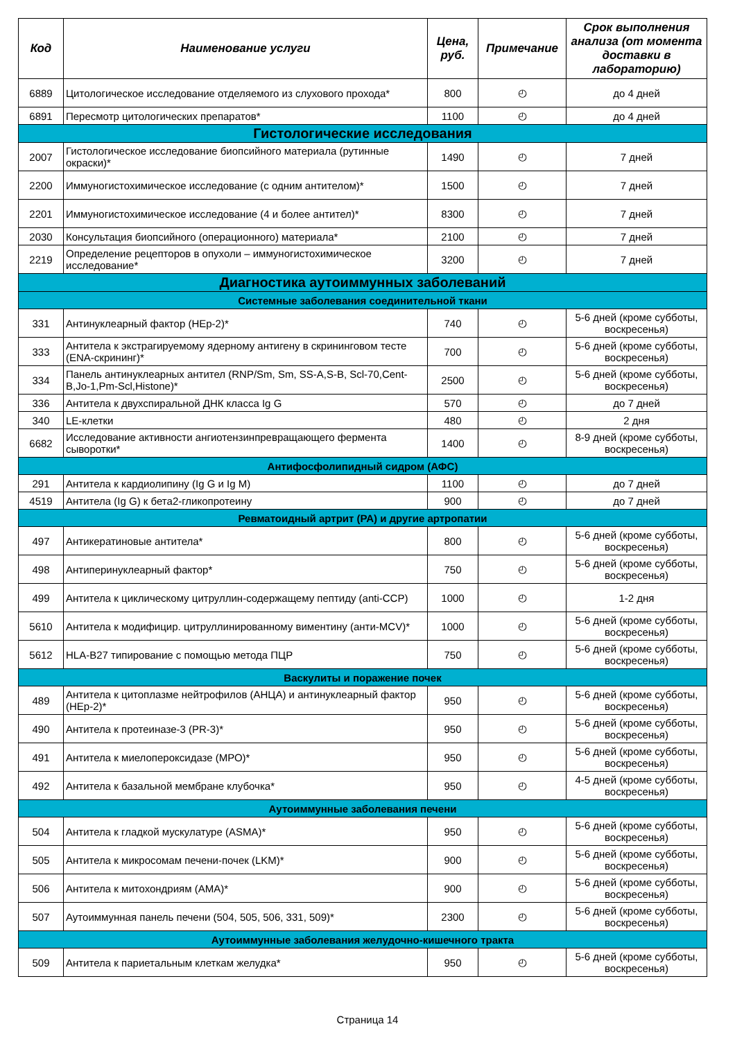| Код | Наименование услуги | Цена, руб. | Примечание | Срок выполнения анализа (от момента доставки в лабораторию) |
| --- | --- | --- | --- | --- |
| 6889 | Цитологическое исследование отделяемого из слухового прохода* | 800 | ◴ | до 4 дней |
| 6891 | Пересмотр цитологических препаратов* | 1100 | ◴ | до 4 дней |
| Гистологические исследования | | | | |
| 2007 | Гистологическое исследование биопсийного материала (рутинные окраски)* | 1490 | ◴ | 7 дней |
| 2200 | Иммуногистохимическое исследование (с одним антителом)* | 1500 | ◴ | 7 дней |
| 2201 | Иммуногистохимическое исследование (4 и более антител)* | 8300 | ◴ | 7 дней |
| 2030 | Консультация биопсийного (операционного) материала* | 2100 | ◴ | 7 дней |
| 2219 | Определение рецепторов в опухоли – иммуногистохимическое исследование* | 3200 | ◴ | 7 дней |
| Диагностика аутоиммунных заболеваний | | | | |
| Системные заболевания соединительной ткани | | | | |
| 331 | Антинуклеарный фактор (HEp-2)* | 740 | ◴ | 5-6 дней (кроме субботы, воскресенья) |
| 333 | Антитела к экстрагируемому ядерному антигену в скрининговом тесте (ENA-скрининг)* | 700 | ◴ | 5-6 дней (кроме субботы, воскресенья) |
| 334 | Панель антинуклеарных антител (RNP/Sm, Sm, SS-A,S-B, Scl-70,Cent-B,Jo-1,Pm-Scl,Histone)* | 2500 | ◴ | 5-6 дней (кроме субботы, воскресенья) |
| 336 | Антитела к двухспиральной ДНК класса Ig G | 570 | ◴ | до 7 дней |
| 340 | LE-клетки | 480 | ◴ | 2 дня |
| 6682 | Исследование активности ангиотензинпревращающего фермента сыворотки* | 1400 | ◴ | 8-9 дней (кроме субботы, воскресенья) |
| Антифосфолипидный сидром (АФС) | | | | |
| 291 | Антитела к кардиолипину (Ig G и Ig M) | 1100 | ◴ | до 7 дней |
| 4519 | Антитела (Ig G) к бета2-гликопротеину | 900 | ◴ | до 7 дней |
| Ревматоидный артрит (РА) и другие артропатии | | | | |
| 497 | Антикератиновые антитела* | 800 | ◴ | 5-6 дней (кроме субботы, воскресенья) |
| 498 | Антиперинуклеарный фактор* | 750 | ◴ | 5-6 дней (кроме субботы, воскресенья) |
| 499 | Антитела к циклическому цитруллин-содержащему пептиду (anti-CCP) | 1000 | ◴ | 1-2 дня |
| 5610 | Антитела к модифицир. цитруллинированному виментину (анти-MCV)* | 1000 | ◴ | 5-6 дней (кроме субботы, воскресенья) |
| 5612 | HLA-B27 типирование с помощью метода ПЦР | 750 | ◴ | 5-6 дней (кроме субботы, воскресенья) |
| Васкулиты и поражение почек | | | | |
| 489 | Антитела к цитоплазме нейтрофилов (АНЦА) и антинуклеарный фактор (HEp-2)* | 950 | ◴ | 5-6 дней (кроме субботы, воскресенья) |
| 490 | Антитела к протеиназе-3 (PR-3)* | 950 | ◴ | 5-6 дней (кроме субботы, воскресенья) |
| 491 | Антитела к миелопероксидазе (МРО)* | 950 | ◴ | 5-6 дней (кроме субботы, воскресенья) |
| 492 | Антитела к базальной мембране клубочка* | 950 | ◴ | 4-5 дней (кроме субботы, воскресенья) |
| Аутоиммунные заболевания печени | | | | |
| 504 | Антитела к гладкой мускулатуре (ASMA)* | 950 | ◴ | 5-6 дней (кроме субботы, воскресенья) |
| 505 | Антитела к микросомам печени-почек (LKM)* | 900 | ◴ | 5-6 дней (кроме субботы, воскресенья) |
| 506 | Антитела к митохондриям (АМА)* | 900 | ◴ | 5-6 дней (кроме субботы, воскресенья) |
| 507 | Аутоиммунная панель печени (504, 505, 506, 331, 509)* | 2300 | ◴ | 5-6 дней (кроме субботы, воскресенья) |
| Аутоиммунные заболевания желудочно-кишечного тракта | | | | |
| 509 | Антитела к париетальным клеткам желудка* | 950 | ◴ | 5-6 дней (кроме субботы, воскресенья) |
Страница 14